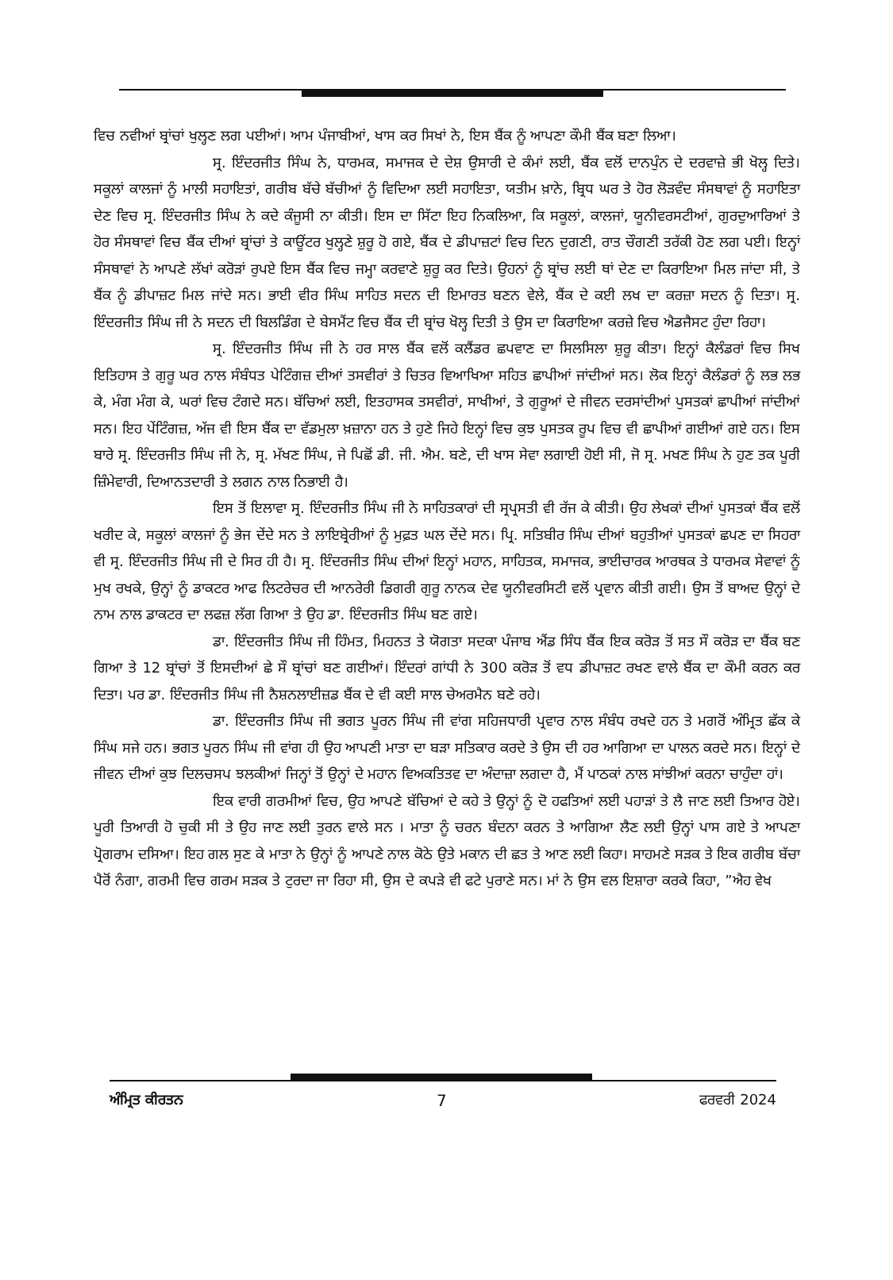ਵਿਚ ਨਵੀਆਂ ਬ੍ਰਾਂਚਾਂ ਖੁਲ੍ਹਣ ਲਗ ਪਈਆਂ। ਆਮ ਪੰਜਾਬੀਆਂ, ਖਾਸ ਕਰ ਸਿਖਾਂ ਨੇ, ਇਸ ਬੈਂਕ ਨੂੰ ਆਪਣਾ ਕੌਮੀ ਬੈਂਕ ਬਣਾ ਲਿਆ।
ਸ੍ਰ. ਇੰਦਰਜੀਤ ਸਿੰਘ ਨੇ, ਧਾਰਮਕ, ਸਮਾਜਕ ਦੇ ਦੇਸ਼ ਉਸਾਰੀ ਦੇ ਕੰਮਾਂ ਲਈ, ਬੈਂਕ ਵਲੋਂ ਦਾਨਪੁੰਨ ਦੇ ਦਰਵਾਜ਼ੇ ਭੀ ਖੋਲ੍ਹ ਦਿਤੇ। ਸਕੂਲਾਂ ਕਾਲਜਾਂ ਨੂੰ ਮਾਲੀ ਸਹਾਇਤਾਂ, ਗਰੀਬ ਬੱਚੇ ਬੱਚੀਆਂ ਨੂੰ ਵਿਦਿਆ ਲਈ ਸਹਾਇਤਾ, ਯਤੀਮ ਖ਼ਾਨੇ, ਬ੍ਰਿਧ ਘਰ ਤੇ ਹੋਰ ਲੋੜਵੰਦ ਸੰਸਥਾਵਾਂ ਨੂੰ ਸਹਾਇਤਾ ਦੇਣ ਵਿਚ ਸ੍ਰ. ਇੰਦਰਜੀਤ ਸਿੰਘ ਨੇ ਕਦੇ ਕੰਜੂਸੀ ਨਾ ਕੀਤੀ। ਇਸ ਦਾ ਸਿੱਟਾ ਇਹ ਨਿਕਲਿਆ, ਕਿ ਸਕੂਲਾਂ, ਕਾਲਜਾਂ, ਯੂਨੀਵਰਸਟੀਆਂ, ਗੁਰਦੁਆਰਿਆਂ ਤੇ ਹੋਰ ਸੰਸਥਾਵਾਂ ਵਿਚ ਬੈਂਕ ਦੀਆਂ ਬ੍ਰਾਂਚਾਂ ਤੇ ਕਾਊਂਟਰ ਖੁਲ੍ਹਣੇ ਸ਼ੁਰੂ ਹੋ ਗਏ, ਬੈਂਕ ਦੇ ਡੀਪਾਜ਼ਟਾਂ ਵਿਚ ਦਿਨ ਦੁਗਣੀ, ਰਾਤ ਚੌਗਣੀ ਤਰੱਕੀ ਹੋਣ ਲਗ ਪਈ। ਇਨ੍ਹਾਂ ਸੰਸਥਾਵਾਂ ਨੇ ਆਪਣੇ ਲੱਖਾਂ ਕਰੋੜਾਂ ਰੁਪਏ ਇਸ ਬੈਂਕ ਵਿਚ ਜਮ੍ਹਾ ਕਰਵਾਣੇ ਸ਼ੁਰੂ ਕਰ ਦਿਤੇ। ਉਹਨਾਂ ਨੂੰ ਬ੍ਰਾਂਚ ਲਈ ਥਾਂ ਦੇਣ ਦਾ ਕਿਰਾਇਆ ਮਿਲ ਜਾਂਦਾ ਸੀ, ਤੇ ਬੈਂਕ ਨੂੰ ਡੀਪਾਜ਼ਟ ਮਿਲ ਜਾਂਦੇ ਸਨ। ਭਾਈ ਵੀਰ ਸਿੰਘ ਸਾਹਿਤ ਸਦਨ ਦੀ ਇਮਾਰਤ ਬਣਨ ਵੇਲੇ, ਬੈਂਕ ਦੇ ਕਈ ਲਖ ਦਾ ਕਰਜ਼ਾ ਸਦਨ ਨੂੰ ਦਿਤਾ। ਸ੍ਰ. ਇੰਦਰਜੀਤ ਸਿੰਘ ਜੀ ਨੇ ਸਦਨ ਦੀ ਬਿਲਡਿੰਗ ਦੇ ਬੇਸਮੈਂਟ ਵਿਚ ਬੈਂਕ ਦੀ ਬ੍ਰਾਂਚ ਖੋਲ੍ਹ ਦਿਤੀ ਤੇ ਉਸ ਦਾ ਕਿਰਾਇਆ ਕਰਜ਼ੇ ਵਿਚ ਐਡਜੈਸਟ ਹੁੰਦਾ ਰਿਹਾ।
ਸ੍ਰ. ਇੰਦਰਜੀਤ ਸਿੰਘ ਜੀ ਨੇ ਹਰ ਸਾਲ ਬੈਂਕ ਵਲੋਂ ਕਲੈਂਡਰ ਛਪਵਾਣ ਦਾ ਸਿਲਸਿਲਾ ਸ਼ੁਰੂ ਕੀਤਾ। ਇਨ੍ਹਾਂ ਕੈਲੰਡਰਾਂ ਵਿਚ ਸਿਖ ਇਤਿਹਾਸ ਤੇ ਗੁਰੂ ਘਰ ਨਾਲ ਸੰਬੰਧਤ ਪੇਟਿੰਗਜ਼ ਦੀਆਂ ਤਸਵੀਰਾਂ ਤੇ ਚਿਤਰ ਵਿਆਖਿਆ ਸਹਿਤ ਛਾਪੀਆਂ ਜਾਂਦੀਆਂ ਸਨ। ਲੋਕ ਇਨ੍ਹਾਂ ਕੈਲੰਡਰਾਂ ਨੂੰ ਲਭ ਲਭ ਕੇ, ਮੰਗ ਮੰਗ ਕੇ, ਘਰਾਂ ਵਿਚ ਟੰਗਦੇ ਸਨ। ਬੱਚਿਆਂ ਲਈ, ਇਤਹਾਸਕ ਤਸਵੀਰਾਂ, ਸਾਖੀਆਂ, ਤੇ ਗੁਰੂਆਂ ਦੇ ਜੀਵਨ ਦਰਸਾਂਦੀਆਂ ਪੁਸਤਕਾਂ ਛਾਪੀਆਂ ਜਾਂਦੀਆਂ ਸਨ। ਇਹ ਪੇਂਟਿੰਗਜ਼, ਅੱਜ ਵੀ ਇਸ ਬੈਂਕ ਦਾ ਵੱਡਮੁਲਾ ਖ਼ਜ਼ਾਨਾ ਹਨ ਤੇ ਹੁਣੇ ਜਿਹੇ ਇਨ੍ਹਾਂ ਵਿਚ ਕੁਝ ਪੁਸਤਕ ਰੂਪ ਵਿਚ ਵੀ ਛਾਪੀਆਂ ਗਈਆਂ ਗਏ ਹਨ। ਇਸ ਬਾਰੇ ਸ੍ਰ. ਇੰਦਰਜੀਤ ਸਿੰਘ ਜੀ ਨੇ, ਸ੍ਰ. ਮੱਖਣ ਸਿੰਘ, ਜੇ ਪਿਛੋਂ ਡੀ. ਜੀ. ਐਮ. ਬਣੇ, ਦੀ ਖਾਸ ਸੇਵਾ ਲਗਾਈ ਹੋਈ ਸੀ, ਜੋ ਸ੍ਰ. ਮਖਣ ਸਿੰਘ ਨੇ ਹੁਣ ਤਕ ਪੂਰੀ ਜ਼ਿੰਮੇਵਾਰੀ, ਦਿਆਨਤਦਾਰੀ ਤੇ ਲਗਨ ਨਾਲ ਨਿਭਾਈ ਹੈ।
ਇਸ ਤੋਂ ਇਲਾਵਾ ਸ੍ਰ. ਇੰਦਰਜੀਤ ਸਿੰਘ ਜੀ ਨੇ ਸਾਹਿਤਕਾਰਾਂ ਦੀ ਸ੍ਰਪ੍ਰਸਤੀ ਵੀ ਰੱਜ ਕੇ ਕੀਤੀ। ਉਹ ਲੇਖਕਾਂ ਦੀਆਂ ਪੁਸਤਕਾਂ ਬੈਂਕ ਵਲੋਂ ਖਰੀਦ ਕੇ, ਸਕੂਲਾਂ ਕਾਲਜਾਂ ਨੂੰ ਭੇਜ ਦੇਂਦੇ ਸਨ ਤੇ ਲਾਇਬ੍ਰੇਰੀਆਂ ਨੂੰ ਮੁਫ਼ਤ ਘਲ ਦੇਂਦੇ ਸਨ। ਪ੍ਰਿ. ਸਤਿਬੀਰ ਸਿੰਘ ਦੀਆਂ ਬਹੁਤੀਆਂ ਪੁਸਤਕਾਂ ਛਪਣ ਦਾ ਸਿਹਰਾ ਵੀ ਸ੍ਰ. ਇੰਦਰਜੀਤ ਸਿੰਘ ਜੀ ਦੇ ਸਿਰ ਹੀ ਹੈ। ਸ੍ਰ. ਇੰਦਰਜੀਤ ਸਿੰਘ ਦੀਆਂ ਇਨ੍ਹਾਂ ਮਹਾਨ, ਸਾਹਿਤਕ, ਸਮਾਜਕ, ਭਾਈਚਾਰਕ ਆਰਥਕ ਤੇ ਧਾਰਮਕ ਸੇਵਾਵਾਂ ਨੂੰ ਮੁਖ ਰਖਕੇ, ਉਨ੍ਹਾਂ ਨੂੰ ਡਾਕਟਰ ਆਫ ਲਿਟਰੇਚਰ ਦੀ ਆਨਰੇਰੀ ਡਿਗਰੀ ਗੁਰੂ ਨਾਨਕ ਦੇਵ ਯੂਨੀਵਰਸਿਟੀ ਵਲੋਂ ਪ੍ਰਵਾਨ ਕੀਤੀ ਗਈ। ਉਸ ਤੋਂ ਬਾਅਦ ਉਨ੍ਹਾਂ ਦੇ ਨਾਮ ਨਾਲ ਡਾਕਟਰ ਦਾ ਲਫਜ਼ ਲੱਗ ਗਿਆ ਤੇ ਉਹ ਡਾ. ਇੰਦਰਜੀਤ ਸਿੰਘ ਬਣ ਗਏ।
ਡਾ. ਇੰਦਰਜੀਤ ਸਿੰਘ ਜੀ ਹਿੰਮਤ, ਮਿਹਨਤ ਤੇ ਯੋਗਤਾ ਸਦਕਾ ਪੰਜਾਬ ਐਂਡ ਸਿੰਧ ਬੈਂਕ ਇਕ ਕਰੋੜ ਤੋਂ ਸਤ ਸੌ ਕਰੋੜ ਦਾ ਬੈਂਕ ਬਣ ਗਿਆ ਤੇ 12 ਬ੍ਰਾਂਚਾਂ ਤੋਂ ਇਸਦੀਆਂ ਛੇ ਸੌ ਬ੍ਰਾਂਚਾਂ ਬਣ ਗਈਆਂ। ਇੰਦਰਾਂ ਗਾਂਧੀ ਨੇ 300 ਕਰੋੜ ਤੋਂ ਵਧ ਡੀਪਾਜ਼ਟ ਰਖਣ ਵਾਲੇ ਬੈਂਕ ਦਾ ਕੌਮੀ ਕਰਨ ਕਰ ਦਿਤਾ। ਪਰ ਡਾ. ਇੰਦਰਜੀਤ ਸਿੰਘ ਜੀ ਨੈਸ਼ਨਲਾਈਜ਼ਡ ਬੈਂਕ ਦੇ ਵੀ ਕਈ ਸਾਲ ਚੇਅਰਮੈਨ ਬਣੇ ਰਹੇ।
ਡਾ. ਇੰਦਰਜੀਤ ਸਿੰਘ ਜੀ ਭਗਤ ਪੂਰਨ ਸਿੰਘ ਜੀ ਵਾਂਗ ਸਹਿਜਧਾਰੀ ਪ੍ਰਵਾਰ ਨਾਲ ਸੰਬੰਧ ਰਖਦੇ ਹਨ ਤੇ ਮਗਰੋਂ ਅੰਮ੍ਰਿਤ ਛੱਕ ਕੇ ਸਿੰਘ ਸਜੇ ਹਨ। ਭਗਤ ਪੂਰਨ ਸਿੰਘ ਜੀ ਵਾਂਗ ਹੀ ਉਹ ਆਪਣੀ ਮਾਤਾ ਦਾ ਬੜਾ ਸਤਿਕਾਰ ਕਰਦੇ ਤੇ ਉਸ ਦੀ ਹਰ ਆਗਿਆ ਦਾ ਪਾਲਨ ਕਰਦੇ ਸਨ। ਇਨ੍ਹਾਂ ਦੇ ਜੀਵਨ ਦੀਆਂ ਕੁਝ ਦਿਲਚਸਪ ਝਲਕੀਆਂ ਜਿਨ੍ਹਾਂ ਤੋਂ ਉਨ੍ਹਾਂ ਦੇ ਮਹਾਨ ਵਿਅਕਤਿਤਵ ਦਾ ਅੰਦਾਜ਼ਾ ਲਗਦਾ ਹੈ, ਮੈਂ ਪਾਠਕਾਂ ਨਾਲ ਸਾਂਝੀਆਂ ਕਰਨਾ ਚਾਹੁੰਦਾ ਹਾਂ।
ਇਕ ਵਾਰੀ ਗਰਮੀਆਂ ਵਿਚ, ਉਹ ਆਪਣੇ ਬੱਚਿਆਂ ਦੇ ਕਹੇ ਤੇ ਉਨ੍ਹਾਂ ਨੂੰ ਦੋ ਹਫਤਿਆਂ ਲਈ ਪਹਾੜਾਂ ਤੇ ਲੈ ਜਾਣ ਲਈ ਤਿਆਰ ਹੋਏ। ਪੂਰੀ ਤਿਆਰੀ ਹੋ ਚੁਕੀ ਸੀ ਤੇ ਉਹ ਜਾਣ ਲਈ ਤੁਰਨ ਵਾਲੇ ਸਨ । ਮਾਤਾ ਨੂੰ ਚਰਨ ਬੰਦਨਾ ਕਰਨ ਤੇ ਆਗਿਆ ਲੈਣ ਲਈ ਉਨ੍ਹਾਂ ਪਾਸ ਗਏ ਤੇ ਆਪਣਾ ਪ੍ਰੋਗਰਾਮ ਦਸਿਆ। ਇਹ ਗਲ ਸੁਣ ਕੇ ਮਾਤਾ ਨੇ ਉਨ੍ਹਾਂ ਨੂੰ ਆਪਣੇ ਨਾਲ ਕੋਠੇ ਉਤੇ ਮਕਾਨ ਦੀ ਛਤ ਤੇ ਆਣ ਲਈ ਕਿਹਾ। ਸਾਹਮਣੇ ਸੜਕ ਤੇ ਇਕ ਗਰੀਬ ਬੱਚਾ ਪੈਰੋਂ ਨੰਗਾ, ਗਰਮੀ ਵਿਚ ਗਰਮ ਸੜਕ ਤੇ ਟੁਰਦਾ ਜਾ ਰਿਹਾ ਸੀ, ਉਸ ਦੇ ਕਪੜੇ ਵੀ ਫਟੇ ਪੁਰਾਣੇ ਸਨ। ਮਾਂ ਨੇ ਉਸ ਵਲ ਇਸ਼ਾਰਾ ਕਰਕੇ ਕਿਹਾ, ”ਐਹ ਵੇਖ
ਅੰਮ੍ਰਿਤ ਕੀਰਤਨ 7 ਫਰਵਰੀ 2024